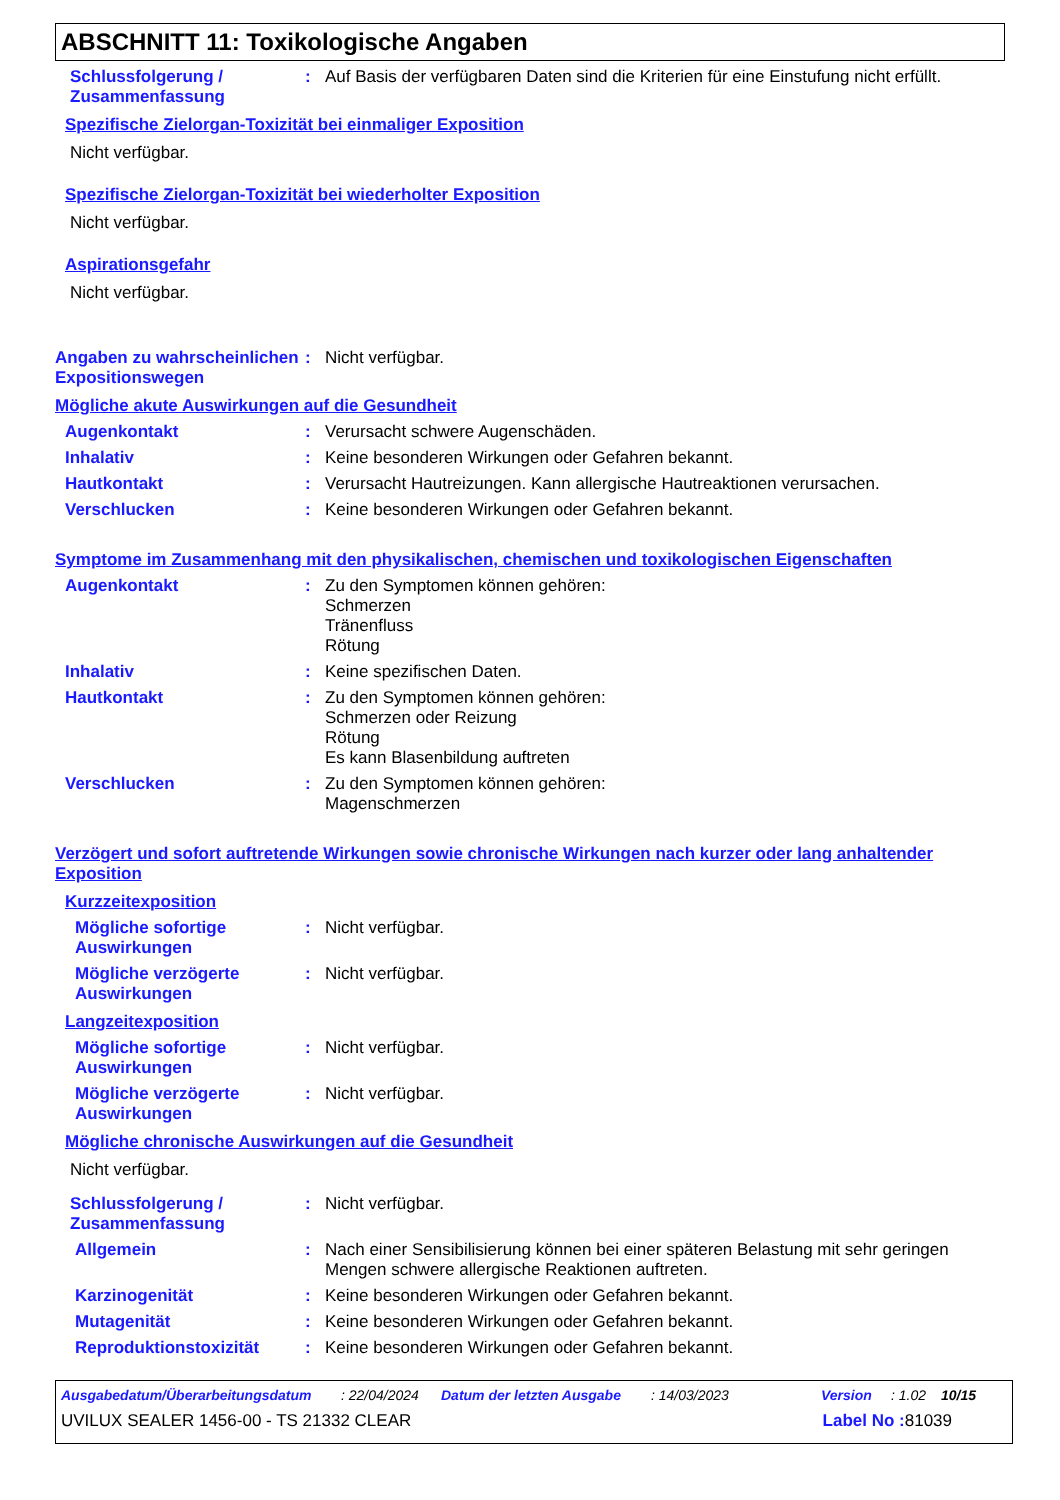ABSCHNITT 11: Toxikologische Angaben
Schlussfolgerung / Zusammenfassung
: Auf Basis der verfügbaren Daten sind die Kriterien für eine Einstufung nicht erfüllt.
Spezifische Zielorgan-Toxizität bei einmaliger Exposition
Nicht verfügbar.
Spezifische Zielorgan-Toxizität bei wiederholter Exposition
Nicht verfügbar.
Aspirationsgefahr
Nicht verfügbar.
Angaben zu wahrscheinlichen Expositionswegen
: Nicht verfügbar.
Mögliche akute Auswirkungen auf die Gesundheit
Augenkontakt : Verursacht schwere Augenschäden.
Inhalativ : Keine besonderen Wirkungen oder Gefahren bekannt.
Hautkontakt : Verursacht Hautreizungen. Kann allergische Hautreaktionen verursachen.
Verschlucken : Keine besonderen Wirkungen oder Gefahren bekannt.
Symptome im Zusammenhang mit den physikalischen, chemischen und toxikologischen Eigenschaften
Augenkontakt : Zu den Symptomen können gehören:
Schmerzen
Tränenfluss
Rötung
Inhalativ : Keine spezifischen Daten.
Hautkontakt : Zu den Symptomen können gehören:
Schmerzen oder Reizung
Rötung
Es kann Blasenbildung auftreten
Verschlucken : Zu den Symptomen können gehören:
Magenschmerzen
Verzögert und sofort auftretende Wirkungen sowie chronische Wirkungen nach kurzer oder lang anhaltender Exposition
Kurzzeitexposition
Mögliche sofortige Auswirkungen
: Nicht verfügbar.
Mögliche verzögerte Auswirkungen
: Nicht verfügbar.
Langzeitexposition
Mögliche sofortige Auswirkungen
: Nicht verfügbar.
Mögliche verzögerte Auswirkungen
: Nicht verfügbar.
Mögliche chronische Auswirkungen auf die Gesundheit
Nicht verfügbar.
Schlussfolgerung / Zusammenfassung
: Nicht verfügbar.
Allgemein : Nach einer Sensibilisierung können bei einer späteren Belastung mit sehr geringen Mengen schwere allergische Reaktionen auftreten.
Karzinogenität : Keine besonderen Wirkungen oder Gefahren bekannt.
Mutagenität : Keine besonderen Wirkungen oder Gefahren bekannt.
Reproduktionstoxizität : Keine besonderen Wirkungen oder Gefahren bekannt.
Ausgabedatum/Überarbeitungsdatum: 22/04/2024 Datum der letzten Ausgabe: 14/03/2023 Version: 1.02 10/15
UVILUX SEALER 1456-00 - TS 21332 CLEAR Label No : 81039